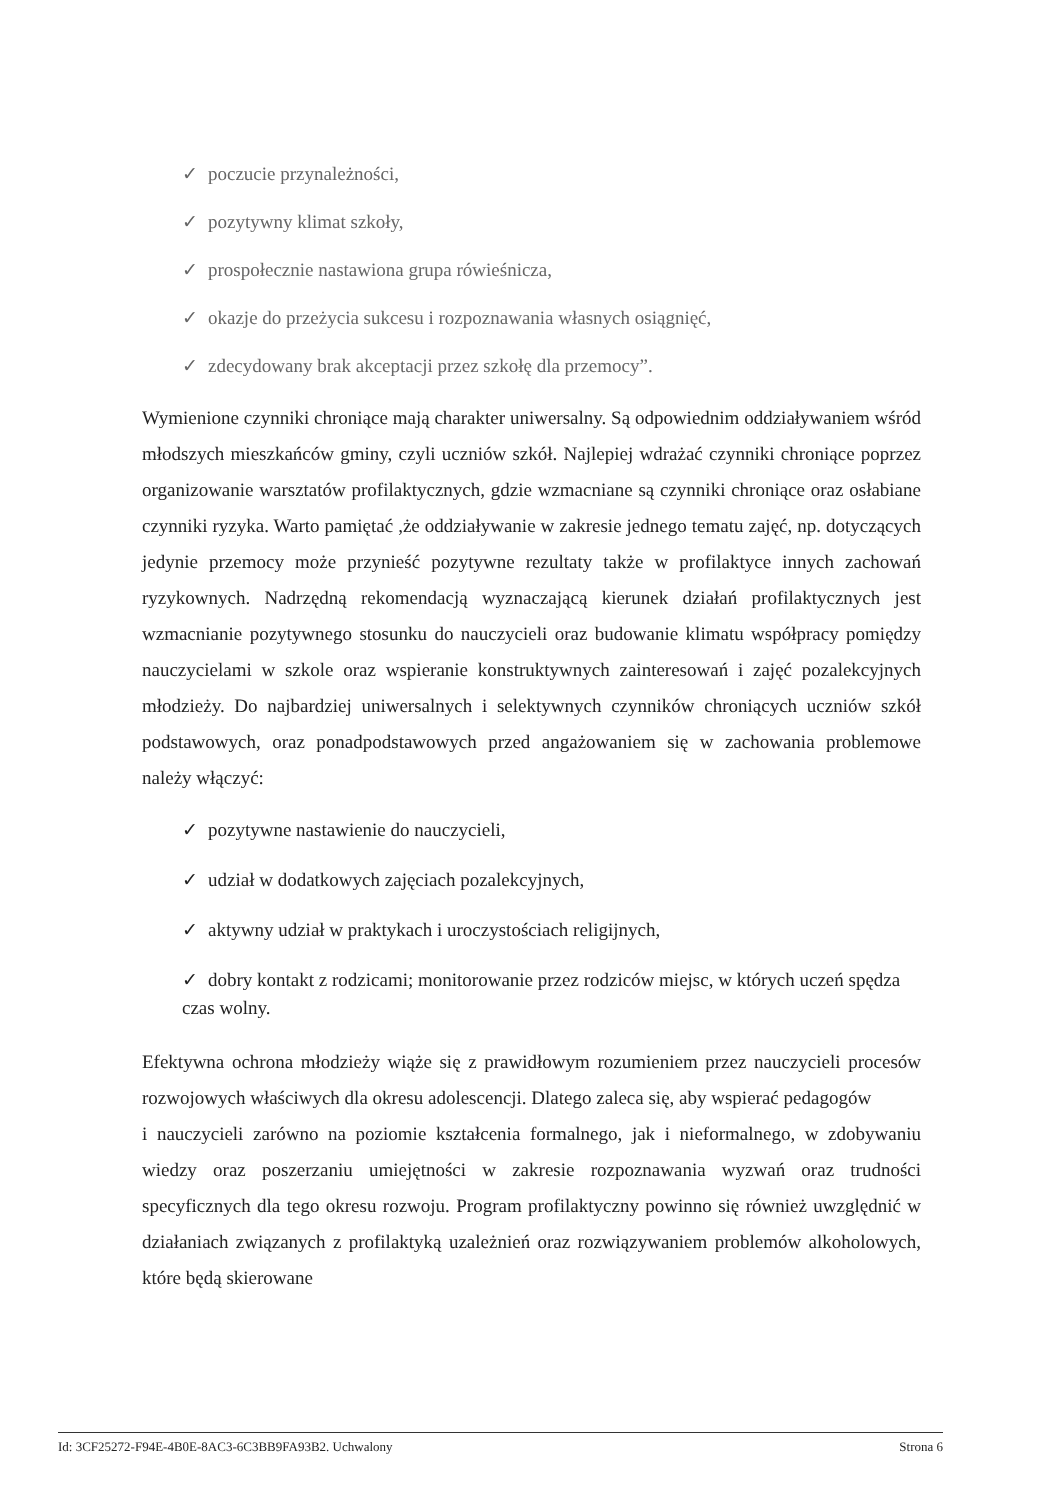✓ poczucie przynależności,
✓ pozytywny klimat szkoły,
✓ prospołecznie nastawiona grupa rówieśnicza,
✓ okazje do przeżycia sukcesu i rozpoznawania własnych osiągnięć,
✓ zdecydowany brak akceptacji przez szkołę dla przemocy”.
Wymienione czynniki chroniące mają charakter uniwersalny. Są odpowiednim oddziaływaniem wśród młodszych mieszkańców gminy, czyli uczniów szkół. Najlepiej wdrażać czynniki chroniące poprzez organizowanie warsztatów profilaktycznych, gdzie wzmacniane są czynniki chroniące oraz osłabiane czynniki ryzyka. Warto pamiętać ,że oddziaływanie w zakresie jednego tematu zajęć, np. dotyczących jedynie przemocy może przynieść pozytywne rezultaty także w profilaktyce innych zachowań ryzykownych. Nadrzędną rekomendacją wyznaczającą kierunek działań profilaktycznych jest wzmacnianie pozytywnego stosunku do nauczycieli oraz budowanie klimatu współpracy pomiędzy nauczycielami w szkole oraz wspieranie konstruktywnych zainteresowań i zajęć pozalekcyjnych młodzieży. Do najbardziej uniwersalnych i selektywnych czynników chroniących uczniów szkół podstawowych, oraz ponadpodstawowych przed angażowaniem się w zachowania problemowe należy włączyć:
✓ pozytywne nastawienie do nauczycieli,
✓ udział w dodatkowych zajęciach pozalekcyjnych,
✓ aktywny udział w praktykach i uroczystościach religijnych,
✓ dobry kontakt z rodzicami; monitorowanie przez rodziców miejsc, w których uczeń spędza czas wolny.
Efektywna ochrona młodzieży wiąże się z prawidłowym rozumieniem przez nauczycieli procesów rozwojowych właściwych dla okresu adolescencji. Dlatego zaleca się, aby wspierać pedagogów
i nauczycieli zarówno na poziomie kształcenia formalnego, jak i nieformalnego, w zdobywaniu wiedzy oraz poszerzaniu umiejętności w zakresie rozpoznawania wyzwań oraz trudności specyficznych dla tego okresu rozwoju. Program profilaktyczny powinno się również uwzględnić w działaniach związanych z profilaktyką uzależnień oraz rozwiązywaniem problemów alkoholowych, które będą skierowane
Id: 3CF25272-F94E-4B0E-8AC3-6C3BB9FA93B2. Uchwalony Strona 6